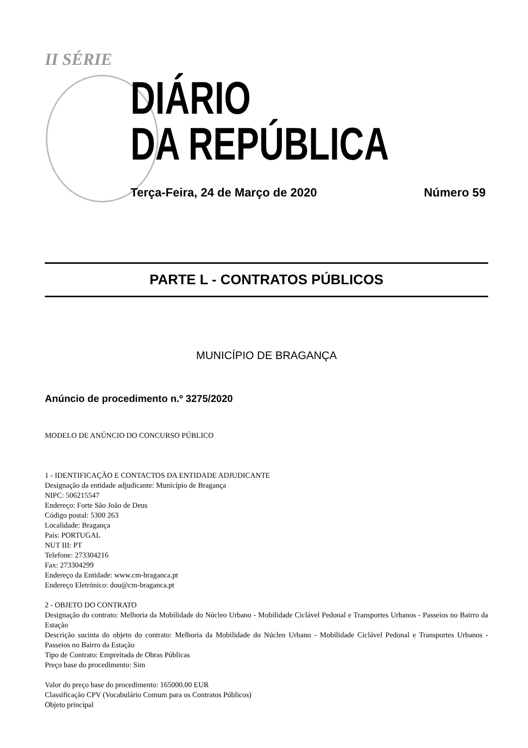II SÉRIE
DIÁRIO
DA REPÚBLICA
Terça-Feira, 24 de Março de 2020
Número 59
PARTE L - CONTRATOS PÚBLICOS
MUNICÍPIO DE BRAGANÇA
Anúncio de procedimento n.º 3275/2020
MODELO DE ANÚNCIO DO CONCURSO PÚBLICO
1 - IDENTIFICAÇÃO E CONTACTOS DA ENTIDADE ADJUDICANTE
Designação da entidade adjudicante: Município de Bragança
NIPC: 506215547
Endereço: Forte São João de Deus
Código postal: 5300 263
Localidade: Bragança
País: PORTUGAL
NUT III: PT
Telefone: 273304216
Fax: 273304299
Endereço da Entidade: www.cm-braganca.pt
Endereço Eletrónico: dou@cm-braganca.pt
2 - OBJETO DO CONTRATO
Designação do contrato: Melhoria da Mobilidade do Núcleo Urbano - Mobilidade Ciclável Pedonal e Transportes Urbanos - Passeios no Bairro da Estação
Descrição sucinta do objeto do contrato: Melhoria da Mobilidade do Núcleo Urbano - Mobilidade Ciclável Pedonal e Transportes Urbanos - Passeios no Bairro da Estação
Tipo de Contrato: Empreitada de Obras Públicas
Preço base do procedimento: Sim
Valor do preço base do procedimento: 165000.00 EUR
Classificação CPV (Vocabulário Comum para os Contratos Públicos)
Objeto principal